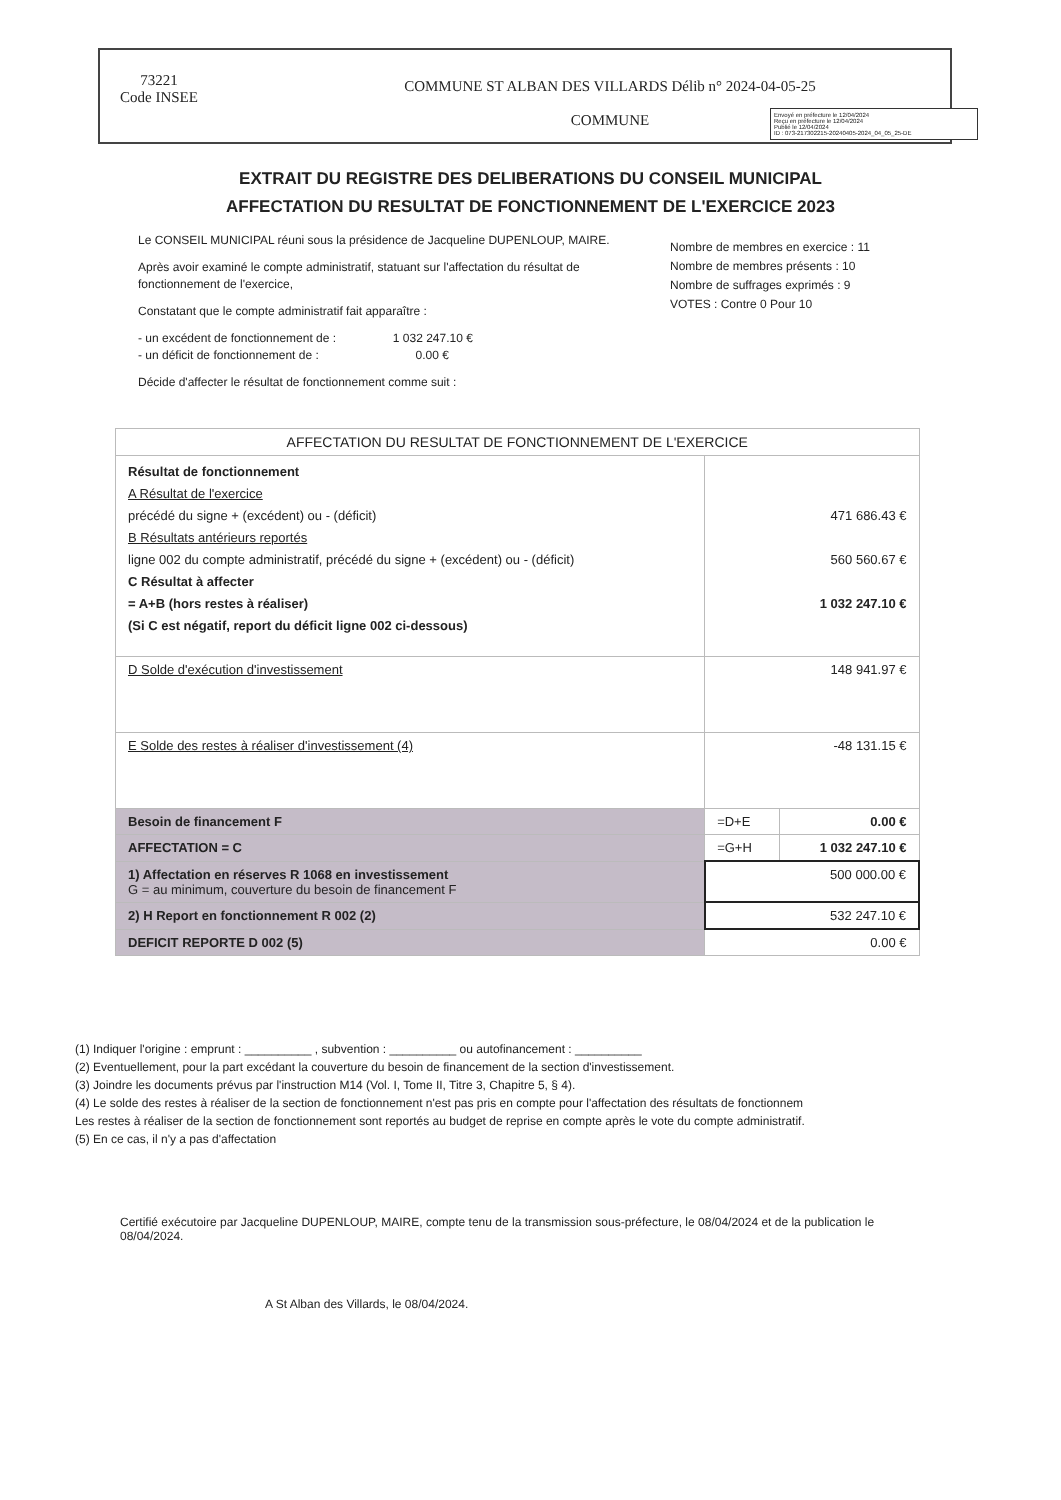73221
Code INSEE
COMMUNE ST ALBAN DES VILLARDS Délib n° 2024-04-05-25
COMMUNE
Envoyé en préfecture le 12/04/2024
Reçu en préfecture le 12/04/2024
Publié le 12/04/2024
ID : 073-217302215-20240405-2024_04_05_25-DE
EXTRAIT DU REGISTRE DES DELIBERATIONS DU CONSEIL MUNICIPAL
AFFECTATION DU RESULTAT DE FONCTIONNEMENT DE L'EXERCICE 2023
Le CONSEIL MUNICIPAL réuni sous la présidence de Jacqueline DUPENLOUP, MAIRE.
Après avoir examiné le compte administratif, statuant sur l'affectation du résultat de fonctionnement de l'exercice,
Constatant que le compte administratif fait apparaître :
- un excédent de fonctionnement de : 1 032 247.10 €
- un déficit de fonctionnement de : 0.00 €
Décide d'affecter le résultat de fonctionnement comme suit :
Nombre de membres en exercice : 11
Nombre de membres présents : 10
Nombre de suffrages exprimés : 9
VOTES : Contre 0 Pour 10
| AFFECTATION DU RESULTAT DE FONCTIONNEMENT DE L'EXERCICE | | |
| Résultat de fonctionnement A Résultat de l'exercice précédé du signe + (excédent) ou - (déficit) B Résultats antérieurs reportés ligne 002 du compte administratif, précédé du signe + (excédent) ou - (déficit) C Résultat à affecter = A+B (hors restes à réaliser) (Si C est négatif, report du déficit ligne 002 ci-dessous) | 471 686.43 € 560 560.67 € 1 032 247.10 € | |
| D Solde d'exécution d'investissement | 148 941.97 € | |
| E Solde des restes à réaliser d'investissement (4) | -48 131.15 € | |
| Besoin de financement F | =D+E | 0.00 € |
| AFFECTATION = C | =G+H | 1 032 247.10 € |
| 1) Affectation en réserves R 1068 en investissement G = au minimum, couverture du besoin de financement F | 500 000.00 € | |
| 2) H Report en fonctionnement R 002 (2) | 532 247.10 € | |
| DEFICIT REPORTE D 002 (5) | 0.00 € | |
(1) Indiquer l'origine : emprunt : __________ , subvention : __________ ou autofinancement : __________
(2) Eventuellement, pour la part excédant la couverture du besoin de financement de la section d'investissement.
(3) Joindre les documents prévus par l'instruction M14 (Vol. I, Tome II, Titre 3, Chapitre 5, § 4).
(4) Le solde des restes à réaliser de la section de fonctionnement n'est pas pris en compte pour l'affectation des résultats de fonctionnem
Les restes à réaliser de la section de fonctionnement sont reportés au budget de reprise en compte après le vote du compte administratif.
(5) En ce cas, il n'y a pas d'affectation
Certifié exécutoire par Jacqueline DUPENLOUP, MAIRE, compte tenu de la transmission sous-préfecture, le 08/04/2024 et de la publication le 08/04/2024.
A St Alban des Villards, le 08/04/2024.